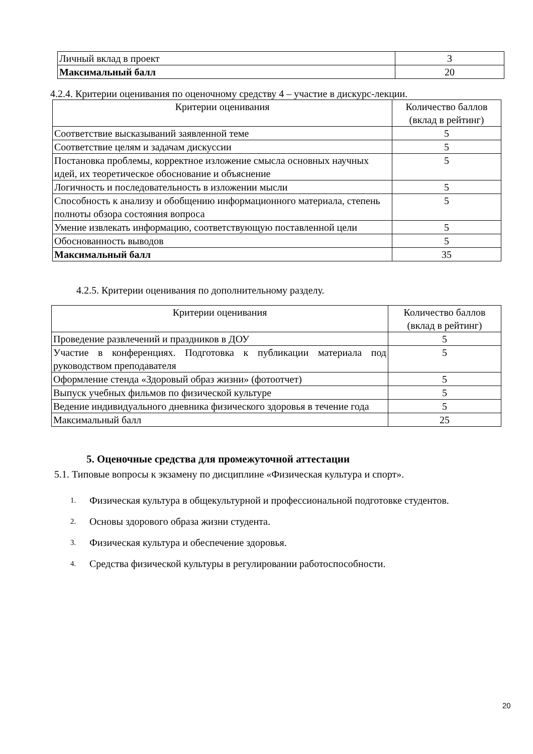| Личный вклад в проект | 3 |
| Максимальный балл | 20 |
4.2.4. Критерии оценивания по оценочному средству 4 – участие в дискурс-лекции.
| Критерии оценивания | Количество баллов (вклад в рейтинг) |
| --- | --- |
| Соответствие высказываний заявленной теме | 5 |
| Соответствие целям и задачам дискуссии | 5 |
| Постановка проблемы, корректное изложение смысла основных научных идей, их теоретическое обоснование и объяснение | 5 |
| Логичность и последовательность в изложении мысли | 5 |
| Способность к анализу и обобщению информационного материала, степень полноты обзора состояния вопроса | 5 |
| Умение извлекать информацию, соответствующую поставленной цели | 5 |
| Обоснованность выводов | 5 |
| Максимальный балл | 35 |
4.2.5. Критерии оценивания по дополнительному разделу.
| Критерии оценивания | Количество баллов (вклад в рейтинг) |
| --- | --- |
| Проведение развлечений и праздников в ДОУ | 5 |
| Участие в конференциях. Подготовка к публикации материала под руководством преподавателя | 5 |
| Оформление стенда «Здоровый образ жизни» (фотоотчет) | 5 |
| Выпуск учебных фильмов по физической культуре | 5 |
| Ведение индивидуального дневника физического здоровья в течение года | 5 |
| Максимальный балл | 25 |
5. Оценочные средства для промежуточной аттестации
5.1. Типовые вопросы к экзамену по дисциплине «Физическая культура и спорт».
1. Физическая культура в общекультурной и профессиональной подготовке студентов.
2. Основы здорового образа жизни студента.
3. Физическая культура и обеспечение здоровья.
4. Средства физической культуры в регулировании работоспособности.
20